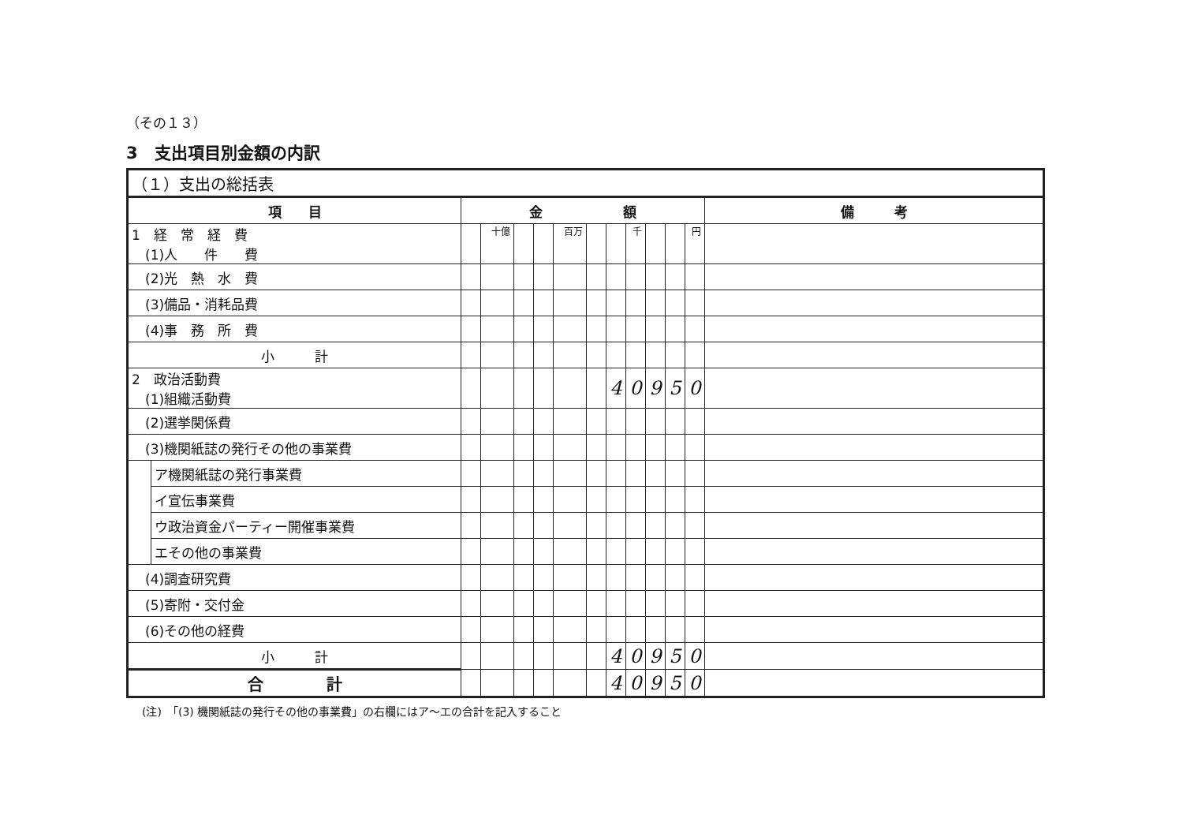（その１３）
3　支出項目別金額の内訳
| （１）支出の総括表 | | | | | | | | | | | | | |
| 項 目 | | 金 額 | | | | | | | | | | | 備 考 |
| 1 経 常 経 費 (1)人 件 費 | | | 十億 | | | 百万 | | | 千 | | | 円 | |
| (2)光 熱 水 費 | | | | | | | | | | | | | |
| (3)備品・消耗品費 | | | | | | | | | | | | | |
| (4)事 務 所 費 | | | | | | | | | | | | | |
| 小 計 | | | | | | | | | | | | | |
| 2 政治活動費 (1)組織活動費 | | | | | | | | 4 | 0 | 9 | 5 | 0 | |
| (2)選挙関係費 | | | | | | | | | | | | | |
| (3)機関紙誌の発行その他の事業費 | | | | | | | | | | | | | |
| | ア機関紙誌の発行事業費 | | | | | | | | | | | | |
| | イ宣伝事業費 | | | | | | | | | | | | |
| | ウ政治資金パーティー開催事業費 | | | | | | | | | | | | |
| | エその他の事業費 | | | | | | | | | | | | |
| (4)調査研究費 | | | | | | | | | | | | | |
| (5)寄附・交付金 | | | | | | | | | | | | | |
| (6)その他の経費 | | | | | | | | | | | | | |
| 小 計 | | | | | | | | 4 | 0 | 9 | 5 | 0 | |
| 合 計 | | | | | | | | 4 | 0 | 9 | 5 | 0 | |
(注)　「(3) 機関紙誌の発行その他の事業費」の右欄にはア～エの合計を記入すること